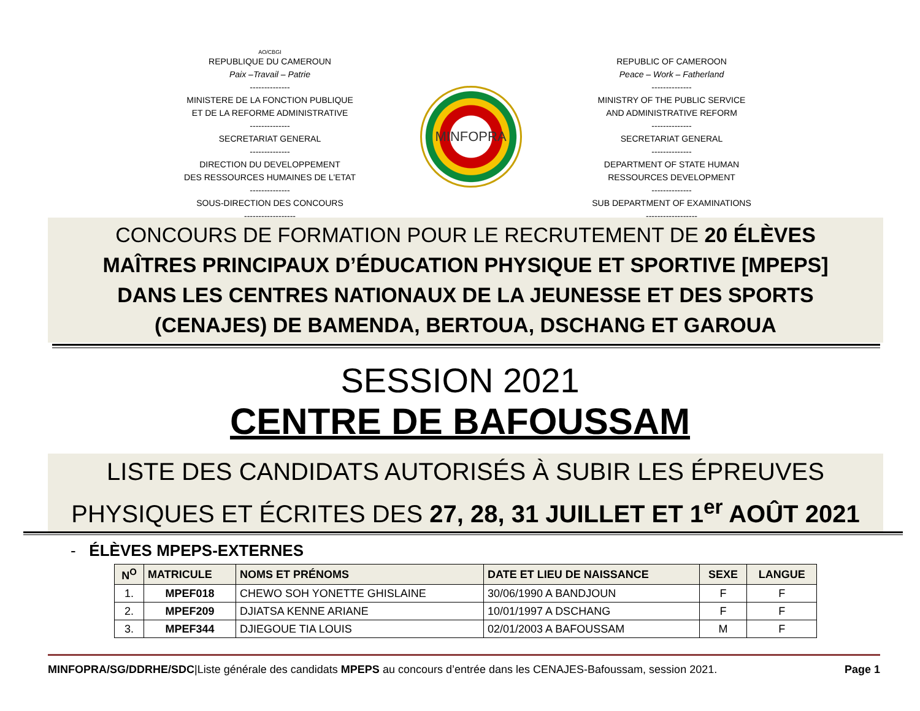AO/CBGI
REPUBLIQUE DU CAMEROUN
Paix –Travail – Patrie
--------------
MINISTERE DE LA FONCTION PUBLIQUE
ET DE LA REFORME ADMINISTRATIVE
--------------
SECRETARIAT GENERAL
--------------
DIRECTION DU DEVELOPPEMENT
DES RESSOURCES HUMAINES DE L'ETAT
--------------
SOUS-DIRECTION DES CONCOURS
------------------
MINFOPRA
REPUBLIC OF CAMEROON
Peace – Work – Fatherland
--------------
MINISTRY OF THE PUBLIC SERVICE
AND ADMINISTRATIVE REFORM
--------------
SECRETARIAT GENERAL
--------------
DEPARTMENT OF STATE HUMAN
RESSOURCES DEVELOPMENT
--------------
SUB DEPARTMENT OF EXAMINATIONS
------------------
CONCOURS DE FORMATION POUR LE RECRUTEMENT DE 20 ÉLÈVES
MAÎTRES PRINCIPAUX D’ÉDUCATION PHYSIQUE ET SPORTIVE [MPEPS]
DANS LES CENTRES NATIONAUX DE LA JEUNESSE ET DES SPORTS
(CENAJES) DE BAMENDA, BERTOUA, DSCHANG ET GAROUA
SESSION 2021
CENTRE DE BAFOUSSAM
LISTE DES CANDIDATS AUTORISÉS À SUBIR LES ÉPREUVES
PHYSIQUES ET ÉCRITES DES 27, 28, 31 JUILLET ET 1<sup>er</sup> AOÛT 2021
- ÉLÈVES MPEPS-EXTERNES
| N<sup>O</sup> | MATRICULE | NOMS ET PRÉNOMS | DATE ET LIEU DE NAISSANCE | SEXE | LANGUE |
| --- | --- | --- | --- | --- | --- |
| 1. | MPEF018 | CHEWO SOH YONETTE GHISLAINE | 30/06/1990 A BANDJOUN | F | F |
| 2. | MPEF209 | DJIATSA KENNE ARIANE | 10/01/1997 A DSCHANG | F | F |
| 3. | MPEF344 | DJIEGOUE TIA LOUIS | 02/01/2003 A BAFOUSSAM | M | F |
MINFOPRA/SG/DDRHE/SDC|Liste générale des candidats MPEPS au concours d’entrée dans les CENAJES-Bafoussam, session 2021. Page 1